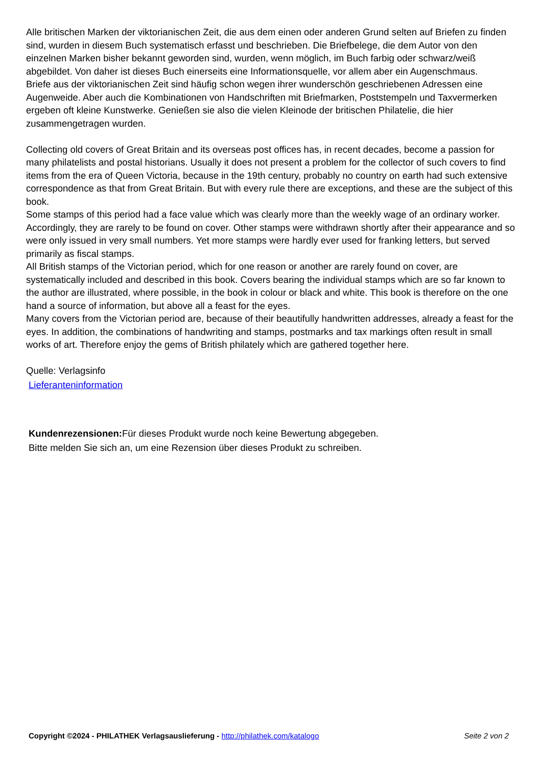Alle britischen Marken der viktorianischen Zeit, die aus dem einen oder anderen Grund selten auf Briefen zu finden sind, wurden in diesem Buch systematisch erfasst und beschrieben. Die Briefbelege, die dem Autor von den einzelnen Marken bisher bekannt geworden sind, wurden, wenn möglich, im Buch farbig oder schwarz/weiß abgebildet. Von daher ist dieses Buch einerseits eine Informationsquelle, vor allem aber ein Augenschmaus.
Briefe aus der viktorianischen Zeit sind häufig schon wegen ihrer wunderschön geschriebenen Adressen eine Augenweide. Aber auch die Kombinationen von Handschriften mit Briefmarken, Poststempeln und Taxvermerken ergeben oft kleine Kunstwerke. Genießen sie also die vielen Kleinode der britischen Philatelie, die hier zusammengetragen wurden.
Collecting old covers of Great Britain and its overseas post offices has, in recent decades, become a passion for many philatelists and postal historians. Usually it does not present a problem for the collector of such covers to find items from the era of Queen Victoria, because in the 19th century, probably no country on earth had such extensive correspondence as that from Great Britain. But with every rule there are exceptions, and these are the subject of this book.
Some stamps of this period had a face value which was clearly more than the weekly wage of an ordinary worker. Accordingly, they are rarely to be found on cover. Other stamps were withdrawn shortly after their appearance and so were only issued in very small numbers. Yet more stamps were hardly ever used for franking letters, but served primarily as fiscal stamps.
All British stamps of the Victorian period, which for one reason or another are rarely found on cover, are systematically included and described in this book. Covers bearing the individual stamps which are so far known to the author are illustrated, where possible, in the book in colour or black and white. This book is therefore on the one hand a source of information, but above all a feast for the eyes.
Many covers from the Victorian period are, because of their beautifully handwritten addresses, already a feast for the eyes. In addition, the combinations of handwriting and stamps, postmarks and tax markings often result in small works of art. Therefore enjoy the gems of British philately which are gathered together here.
Quelle: Verlagsinfo
Lieferanteninformation
Kundenrezensionen: Für dieses Produkt wurde noch keine Bewertung abgegeben.
Bitte melden Sie sich an, um eine Rezension über dieses Produkt zu schreiben.
Copyright ©2024 - PHILATHEK Verlagsauslieferung - http://philathek.com/katalogo Seite 2 von 2